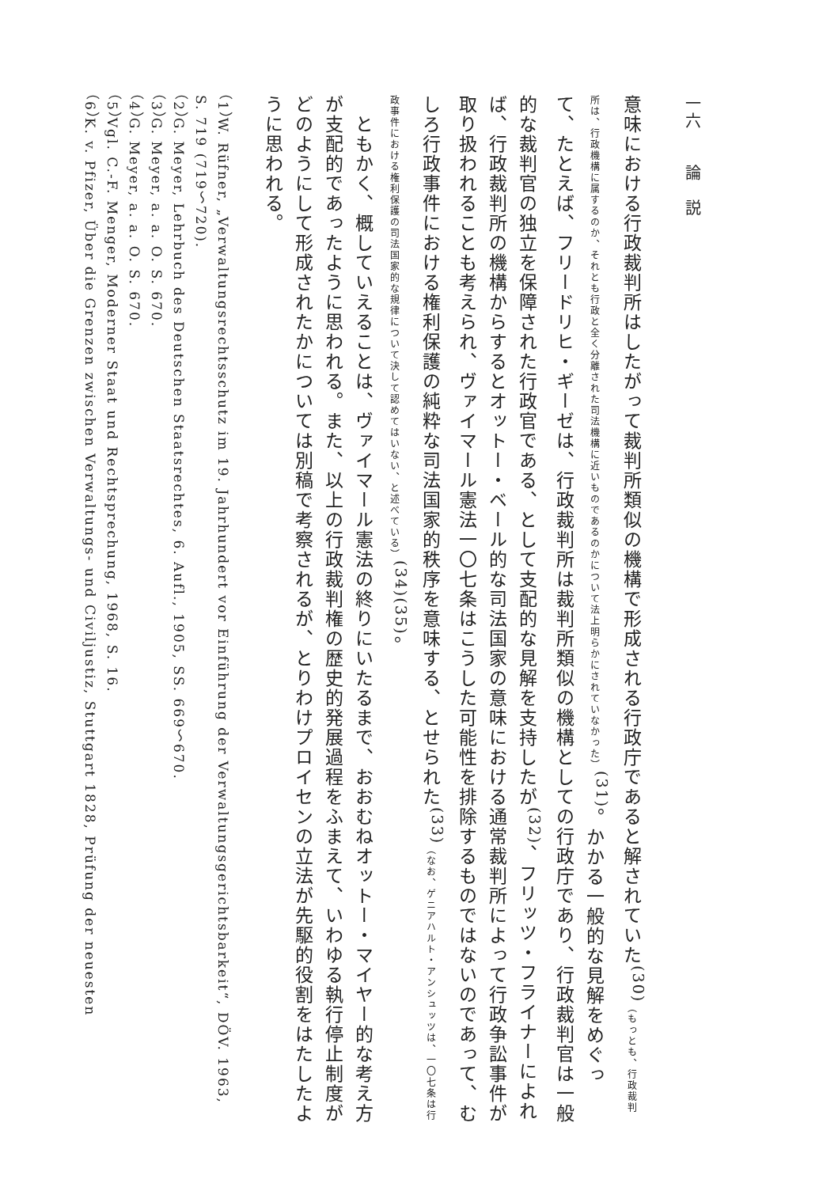一六　　論　説
意味における行政裁判所はしたがって裁判所類似の機構で形成される行政庁であると解されていた<sup>(30)</sup>（もっとも、行政裁判所は、行政機構に属するのか、それとも行政と全く分離された司法機構に近いものであるのかについて法上明らかにされていなかった）<sup>(31)</sup>。かかる一般的な見解をめぐって、たとえば、フリードリヒ・ギーゼは、行政裁判所は裁判所類似の機構としての行政庁であり、行政裁判官は一般的な裁判官の独立を保障された行政官である、として支配的な見解を支持したが<sup>(32)</sup>、フリッツ・フライナーによれば、行政裁判所の機構からするとオットー・ベール的な司法国家の意味における通常裁判所によって行政争訟事件が取り扱われることも考えられ、ヴァイマール憲法一〇七条はこうした可能性を排除するものではないのであって、むしろ行政事件における権利保護の純粋な司法国家的秩序を意味する、とせられた<sup>(33)</sup>（なお、ゲニアハルト・アンシュッツは、一〇七条は行政事件における権利保護の司法国家的な規律について決して認めてはいない、と述べている）<sup>(34)(35)</sup>。
　ともかく、概していえることは、ヴァイマール憲法の終りにいたるまで、おおむねオットー・マイヤー的な考え方が支配的であったように思われる。また、以上の行政裁判権の歴史的発展過程をふまえて、いわゆる執行停止制度がどのようにして形成されたかについては別稿で考察されるが、とりわけプロイセンの立法が先駆的役割をはたしたように思われる。
（1）W. Rüfner, „Verwaltungsrechtsschutz im 19. Jahrhundert vor Einführung der Verwaltungsgerichtsbarkeit“, DÖV. 1963, S. 719 (719～720).
（2）G. Meyer, Lehrbuch des Deutschen Staatsrechtes, 6. Aufl., 1905, SS. 669～670.
（3）G. Meyer, a. a. O. S. 670.
（4）G. Meyer, a. a. O. S. 670.
（5）Vgl. C.-F. Menger, Moderner Staat und Rechtsprechung, 1968, S. 16.
（6）K. v. Pfizer, Über die Grenzen zwischen Verwaltungs- und Civiljustiz, Stuttgart 1828, Prüfung der neuesten